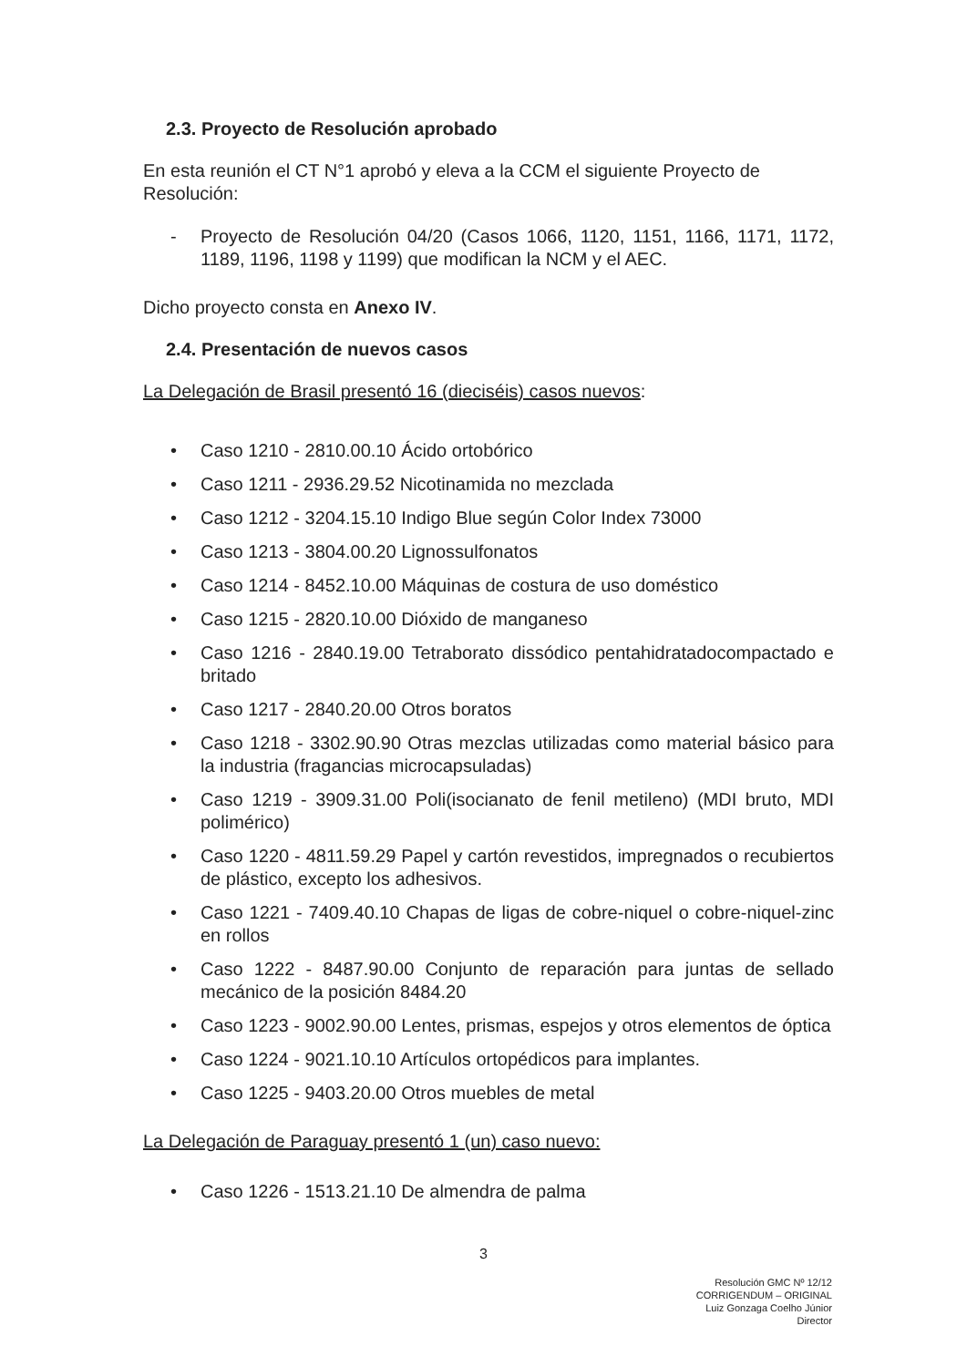2.3. Proyecto de Resolución aprobado
En esta reunión el CT N°1 aprobó y eleva a la CCM el siguiente Proyecto de Resolución:
- Proyecto de Resolución 04/20 (Casos 1066, 1120, 1151, 1166, 1171, 1172, 1189, 1196, 1198 y 1199) que modifican la NCM y el AEC.
Dicho proyecto consta en Anexo IV.
2.4. Presentación de nuevos casos
La Delegación de Brasil presentó 16 (dieciséis) casos nuevos:
• Caso 1210 - 2810.00.10 Ácido ortobórico
• Caso 1211 - 2936.29.52 Nicotinamida no mezclada
• Caso 1212 - 3204.15.10 Indigo Blue según Color Index 73000
• Caso 1213 - 3804.00.20 Lignossulfonatos
• Caso 1214 - 8452.10.00 Máquinas de costura de uso doméstico
• Caso 1215 - 2820.10.00 Dióxido de manganeso
• Caso 1216 - 2840.19.00 Tetraborato dissódico pentahidratadocompactado e britado
• Caso 1217 - 2840.20.00 Otros boratos
• Caso 1218 - 3302.90.90 Otras mezclas utilizadas como material básico para la industria (fragancias microcapsuladas)
• Caso 1219 - 3909.31.00 Poli(isocianato de fenil metileno) (MDI bruto, MDI polimérico)
• Caso 1220 - 4811.59.29 Papel y cartón revestidos, impregnados o recubiertos de plástico, excepto los adhesivos.
• Caso 1221 - 7409.40.10 Chapas de ligas de cobre-niquel o cobre-niquel-zinc en rollos
• Caso 1222 - 8487.90.00 Conjunto de reparación para juntas de sellado mecánico de la posición 8484.20
• Caso 1223 - 9002.90.00 Lentes, prismas, espejos y otros elementos de óptica
• Caso 1224 - 9021.10.10 Artículos ortopédicos para implantes.
• Caso 1225 - 9403.20.00 Otros muebles de metal
La Delegación de Paraguay presentó 1 (un) caso nuevo:
• Caso 1226 - 1513.21.10 De almendra de palma
3
Resolución GMC Nº 12/12
CORRIGENDUM – ORIGINAL
Luiz Gonzaga Coelho Júnior
Director